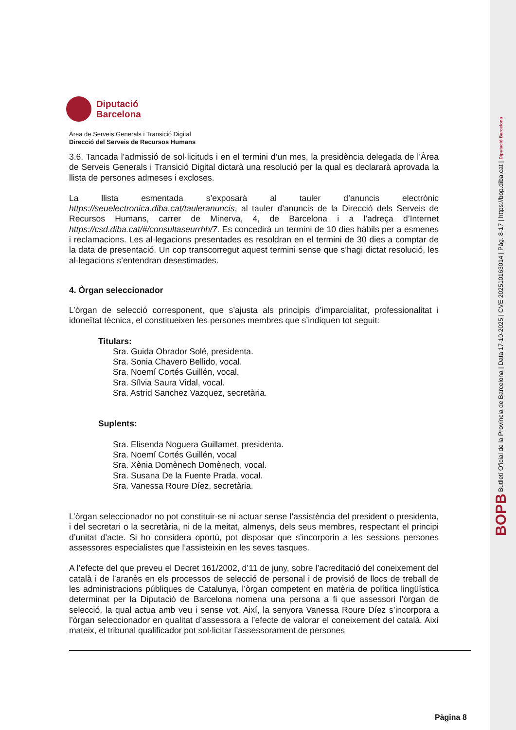Diputació
Barcelona
Àrea de Serveis Generals i Transició Digital
Direcció del Serveis de Recursos Humans
3.6. Tancada l’admissió de sol·licituds i en el termini d’un mes, la presidència delegada de l’Àrea de Serveis Generals i Transició Digital dictarà una resolució per la qual es declararà aprovada la llista de persones admeses i excloses.
La llista esmentada s’exposarà al tauler d’anuncis electrònic https://seuelectronica.diba.cat/tauleranuncis, al tauler d’anuncis de la Direcció dels Serveis de Recursos Humans, carrer de Minerva, 4, de Barcelona i a l’adreça d’Internet https://csd.diba.cat/#/consultaseurrhh/7. Es concedirà un termini de 10 dies hàbils per a esmenes i reclamacions. Les al·legacions presentades es resoldran en el termini de 30 dies a comptar de la data de presentació. Un cop transcorregut aquest termini sense que s’hagi dictat resolució, les al·legacions s’entendran desestimades.
4. Òrgan seleccionador
L’òrgan de selecció corresponent, que s’ajusta als principis d’imparcialitat, professionalitat i idoneïtat tècnica, el constitueixen les persones membres que s’indiquen tot seguit:
Titulars:
Sra. Guida Obrador Solé, presidenta.
Sra. Sonia Chavero Bellido, vocal.
Sra. Noemí Cortés Guillén, vocal.
Sra. Sílvia Saura Vidal, vocal.
Sra. Astrid Sanchez Vazquez, secretària.
Suplents:
Sra. Elisenda Noguera Guillamet, presidenta.
Sra. Noemí Cortés Guillén, vocal
Sra. Xènia Domènech Domènech, vocal.
Sra. Susana De la Fuente Prada, vocal.
Sra. Vanessa Roure Díez, secretària.
L’òrgan seleccionador no pot constituir-se ni actuar sense l’assistència del president o presidenta, i del secretari o la secretària, ni de la meitat, almenys, dels seus membres, respectant el principi d’unitat d’acte. Si ho considera oportú, pot disposar que s’incorporin a les sessions persones assessores especialistes que l’assisteixin en les seves tasques.
A l’efecte del que preveu el Decret 161/2002, d’11 de juny, sobre l’acreditació del coneixement del català i de l’aranès en els processos de selecció de personal i de provisió de llocs de treball de les administracions públiques de Catalunya, l’òrgan competent en matèria de política lingüística determinat per la Diputació de Barcelona nomena una persona a fi que assessori l’òrgan de selecció, la qual actua amb veu i sense vot. Així, la senyora Vanessa Roure Díez s’incorpora a l’òrgan seleccionador en qualitat d’assessora a l’efecte de valorar el coneixement del català. Així mateix, el tribunal qualificador pot sol·licitar l’assessorament de persones
Pàgina 8
BOPB Butlletí Oficial de la Província de Barcelona | Data 17-10-2025 | CVE 202510163014 | Pàg. 8-17 | https://bop.diba.cat | Diputació Barcelona